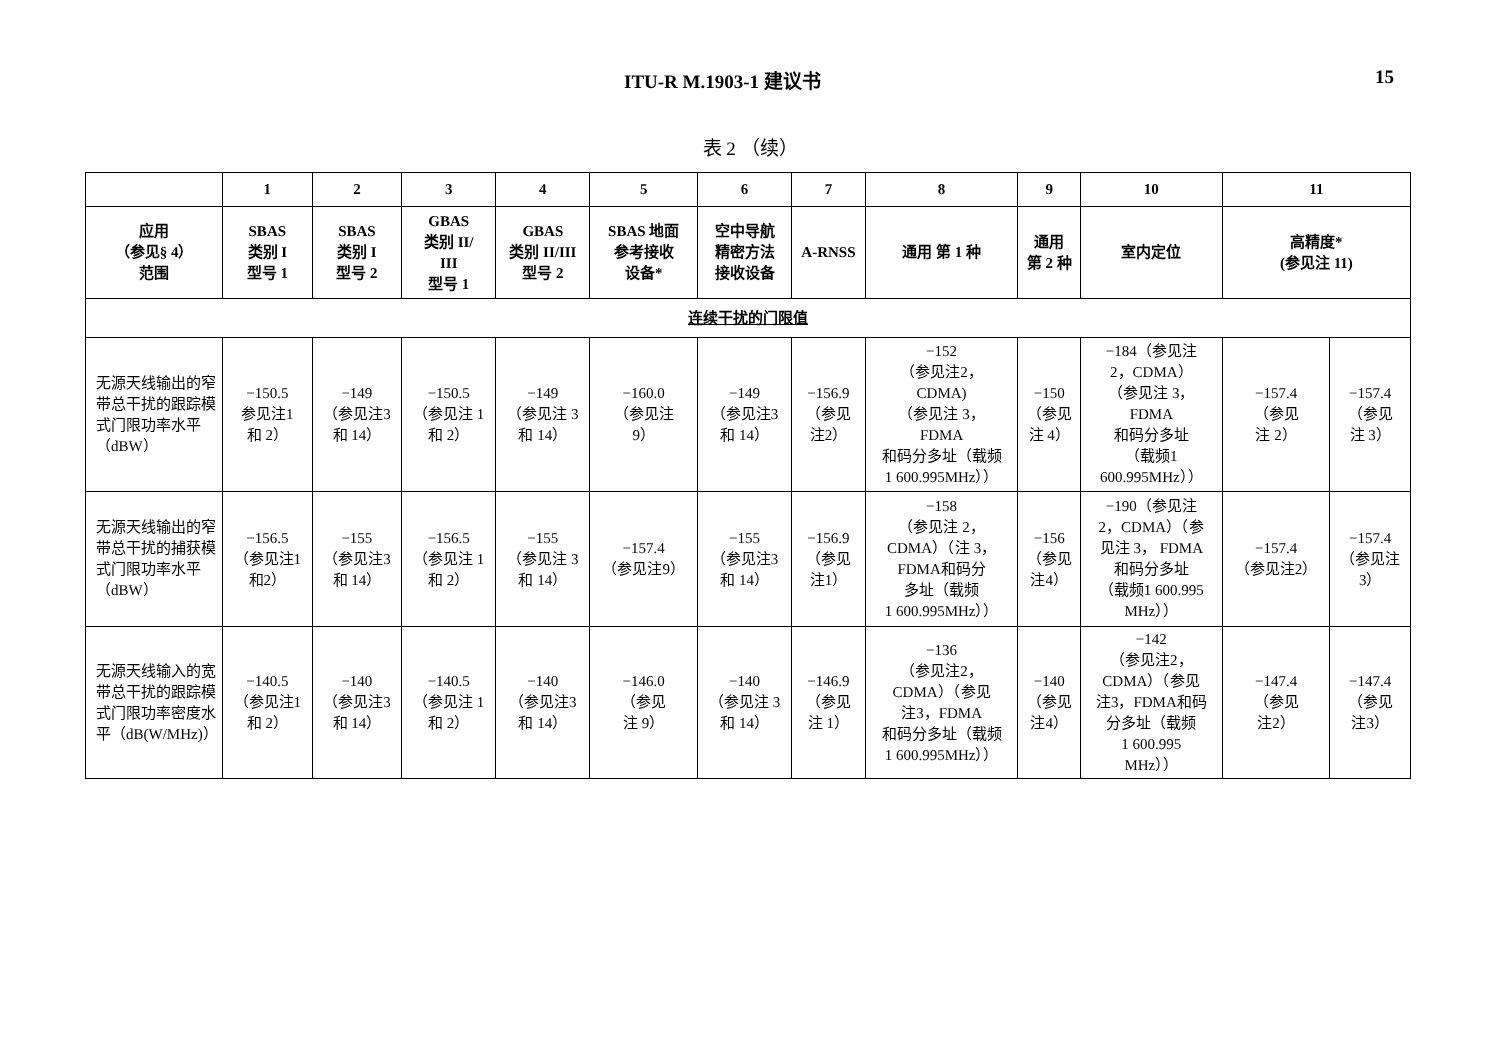ITU-R M.1903-1 建议书 15
表 2 （续）
| | 1 | 2 | 3 | 4 | 5 | 6 | 7 | 8 | 9 | 10 | 11 | |
| --- | --- | --- | --- | --- | --- | --- | --- | --- | --- | --- | --- | --- |
| 应用 （参见§ 4） 范围 | SBAS 类别 I 型号 1 | SBAS 类别 I 型号 2 | GBAS 类别 II/ III 型号 1 | GBAS 类别 II/III 型号 2 | SBAS 地面 参考接收 设备* | 空中导航 精密方法 接收设备 | A-RNSS | 通用 第 1 种 | 通用 第 2 种 | 室内定位 | 高精度* (参见注 11) | |
| 连续干扰的门限值 | | | | | | | | | | | | |
| 无源天线输出的窄带总干扰的跟踪模式门限功率水平（dBW） | −150.5 参见注1 和 2） | −149 （参见注3 和 14） | −150.5 （参见注 1 和 2） | −149 （参见注 3 和 14） | −160.0 （参见注 9） | −149 （参见注3 和 14） | −156.9 （参见 注2） | −152 （参见注2， CDMA) （参见注 3， FDMA 和码分多址（载频 1 600.995MHz）） | −150 （参见 注 4） | −184（参见注 2，CDMA） （参见注 3， FDMA 和码分多址 （载频1 600.995MHz）） | −157.4 （参见 注 2） | −157.4 （参见 注 3） |
| 无源天线输出的窄带总干扰的捕获模式门限功率水平（dBW） | −156.5 （参见注1 和2） | −155 （参见注3 和 14） | −156.5 （参见注 1 和 2） | −155 （参见注 3 和 14） | −157.4 （参见注9） | −155 （参见注3 和 14） | −156.9 （参见 注1） | −158 （参见注 2， CDMA）（注 3， FDMA和码分 多址（载频 1 600.995MHz）） | −156 （参见 注4） | −190（参见注 2，CDMA）（参 见注 3， FDMA 和码分多址 （载频1 600.995 MHz）） | −157.4 （参见注2） | −157.4 （参见注 3） |
| 无源天线输入的宽带总干扰的跟踪模式门限功率密度水平（dB(W/MHz)） | −140.5 （参见注1 和 2） | −140 （参见注3 和 14） | −140.5 （参见注 1 和 2） | −140 （参见注3 和 14） | −146.0 （参见 注 9） | −140 （参见注 3 和 14） | −146.9 （参见 注 1） | −136 （参见注2， CDMA）（参见 注3，FDMA 和码分多址（载频 1 600.995MHz）） | −140 （参见 注4） | −142 （参见注2， CDMA）（参见 注3，FDMA和码 分多址（载频 1 600.995 MHz）） | −147.4 （参见 注2） | −147.4 （参见 注3） |